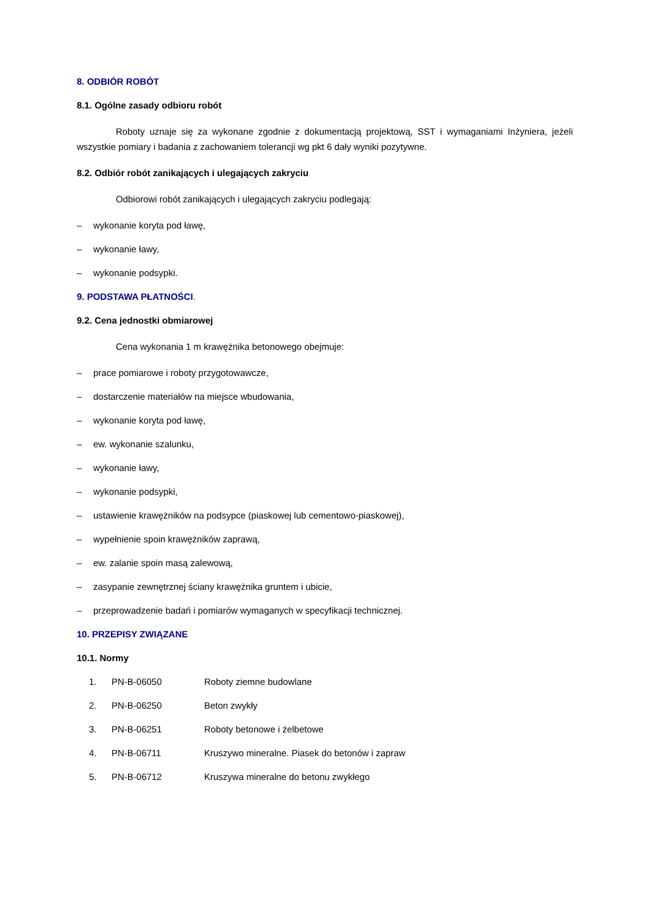8. ODBIÓR ROBÓT
8.1. Ogólne zasady odbioru robót
Roboty uznaje się za wykonane zgodnie z dokumentacją projektową, SST i wymaganiami Inżyniera, jeżeli wszystkie pomiary i badania z zachowaniem tolerancji wg pkt 6 dały wyniki pozytywne.
8.2. Odbiór robót zanikających i ulegających zakryciu
Odbiorowi robót zanikających i ulegających zakryciu podlegają:
– wykonanie koryta pod ławę,
– wykonanie ławy,
– wykonanie podsypki.
9. PODSTAWA PŁATNOŚCI.
9.2. Cena jednostki obmiarowej
Cena wykonania 1 m krawężnika betonowego obejmuje:
– prace pomiarowe i roboty przygotowawcze,
– dostarczenie materiałów na miejsce wbudowania,
– wykonanie koryta pod ławę,
– ew. wykonanie szalunku,
– wykonanie ławy,
– wykonanie podsypki,
– ustawienie krawężników na podsypce (piaskowej lub cementowo-piaskowej),
– wypełnienie spoin krawężników zaprawą,
– ew. zalanie spoin masą zalewową,
– zasypanie zewnętrznej ściany krawężnika gruntem i ubicie,
– przeprowadzenie badań i pomiarów wymaganych w specyfikacji technicznej.
10. PRZEPISY ZWIĄZANE
10.1. Normy
| 1. | PN-B-06050 | Roboty ziemne budowlane |
| 2. | PN-B-06250 | Beton zwykły |
| 3. | PN-B-06251 | Roboty betonowe i żelbetowe |
| 4. | PN-B-06711 | Kruszywo mineralne. Piasek do betonów i zapraw |
| 5. | PN-B-06712 | Kruszywa mineralne do betonu zwykłego |